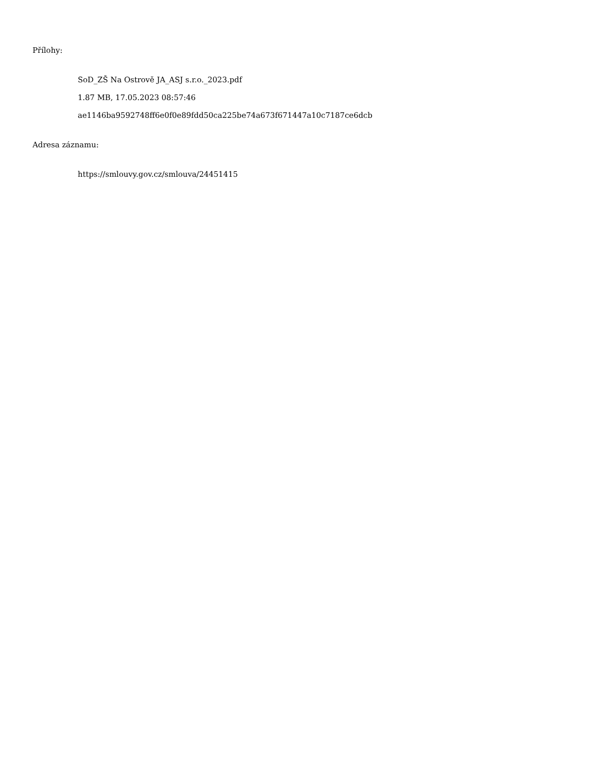Přílohy:
SoD_ZŠ Na Ostrově JA_ASJ s.r.o._2023.pdf
1.87 MB, 17.05.2023 08:57:46
ae1146ba9592748ff6e0f0e89fdd50ca225be74a673f671447a10c7187ce6dcb
Adresa záznamu:
https://smlouvy.gov.cz/smlouva/24451415